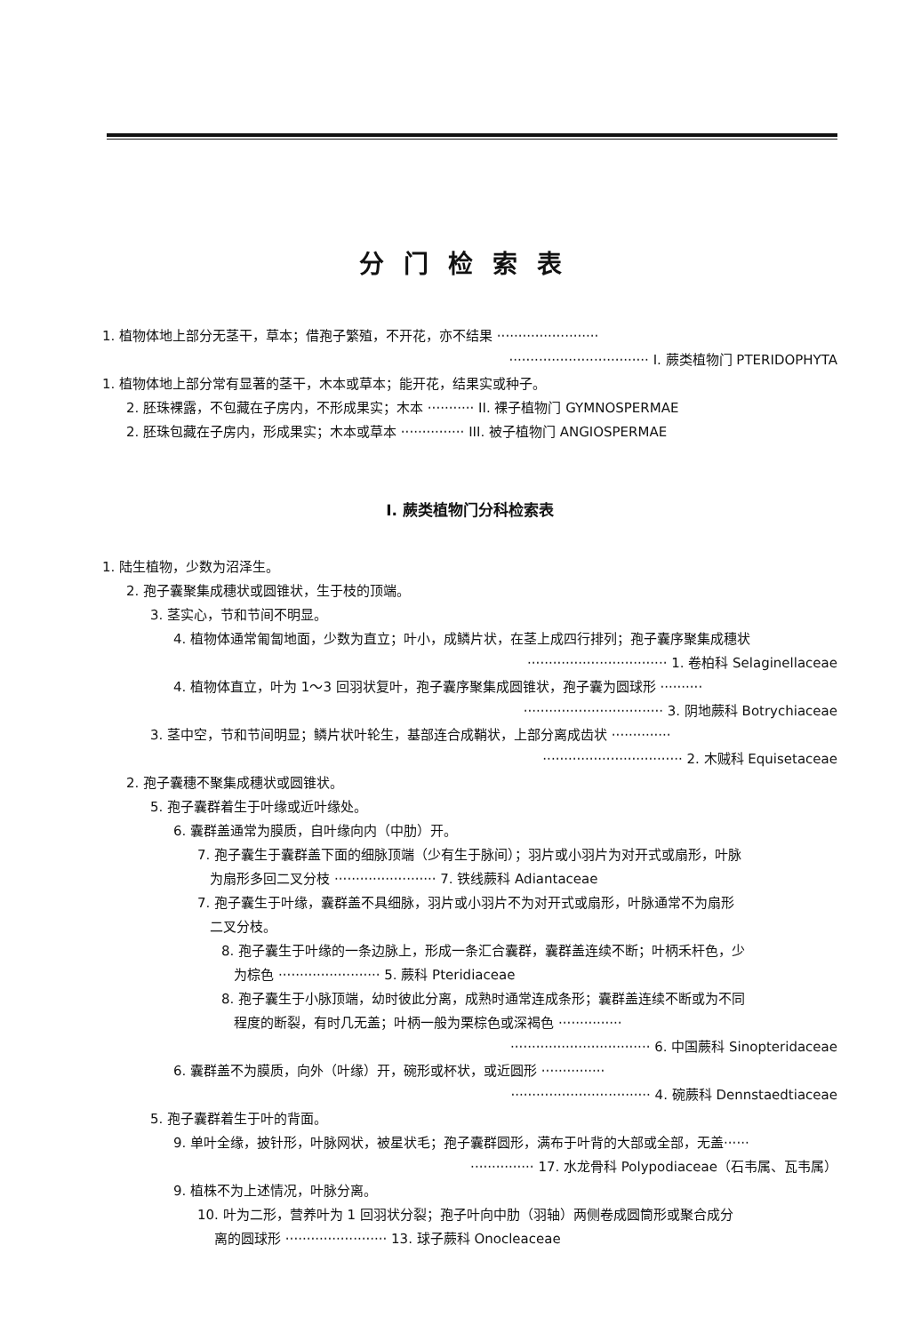分门检索表
1. 植物体地上部分无茎干，草本；借孢子繁殖，不开花，亦不结果 ························
································· I. 蕨类植物门 PTERIDOPHYTA
1. 植物体地上部分常有显著的茎干，木本或草本；能开花，结果实或种子。
2. 胚珠裸露，不包藏在子房内，不形成果实；木本 ··········· II. 裸子植物门 GYMNOSPERMAE
2. 胚珠包藏在子房内，形成果实；木本或草本 ··············· III. 被子植物门 ANGIOSPERMAE
I. 蕨类植物门分科检索表
1. 陆生植物，少数为沼泽生。
2. 孢子囊聚集成穗状或圆锥状，生于枝的顶端。
3. 茎实心，节和节间不明显。
4. 植物体通常匍匐地面，少数为直立；叶小，成鳞片状，在茎上成四行排列；孢子囊序聚集成穗状
································· 1. 卷柏科 Selaginellaceae
4. 植物体直立，叶为 1～3 回羽状复叶，孢子囊序聚集成圆锥状，孢子囊为圆球形 ··········
································· 3. 阴地蕨科 Botrychiaceae
3. 茎中空，节和节间明显；鳞片状叶轮生，基部连合成鞘状，上部分离成齿状 ··············
································· 2. 木贼科 Equisetaceae
2. 孢子囊穗不聚集成穗状或圆锥状。
5. 孢子囊群着生于叶缘或近叶缘处。
6. 囊群盖通常为膜质，自叶缘向内（中肋）开。
7. 孢子囊生于囊群盖下面的细脉顶端（少有生于脉间）；羽片或小羽片为对开式或扇形，叶脉
为扇形多回二叉分枝 ························ 7. 铁线蕨科 Adiantaceae
7. 孢子囊生于叶缘，囊群盖不具细脉，羽片或小羽片不为对开式或扇形，叶脉通常不为扇形
二叉分枝。
8. 孢子囊生于叶缘的一条边脉上，形成一条汇合囊群，囊群盖连续不断；叶柄禾杆色，少
为棕色 ························ 5. 蕨科 Pteridiaceae
8. 孢子囊生于小脉顶端，幼时彼此分离，成熟时通常连成条形；囊群盖连续不断或为不同
程度的断裂，有时几无盖；叶柄一般为栗棕色或深褐色 ···············
································· 6. 中国蕨科 Sinopteridaceae
6. 囊群盖不为膜质，向外（叶缘）开，碗形或杯状，或近圆形 ···············
································· 4. 碗蕨科 Dennstaedtiaceae
5. 孢子囊群着生于叶的背面。
9. 单叶全缘，披针形，叶脉网状，被星状毛；孢子囊群圆形，满布于叶背的大部或全部，无盖······
··············· 17. 水龙骨科 Polypodiaceae（石韦属、瓦韦属）
9. 植株不为上述情况，叶脉分离。
10. 叶为二形，营养叶为 1 回羽状分裂；孢子叶向中肋（羽轴）两侧卷成圆筒形或聚合成分
离的圆球形 ························ 13. 球子蕨科 Onocleaceae